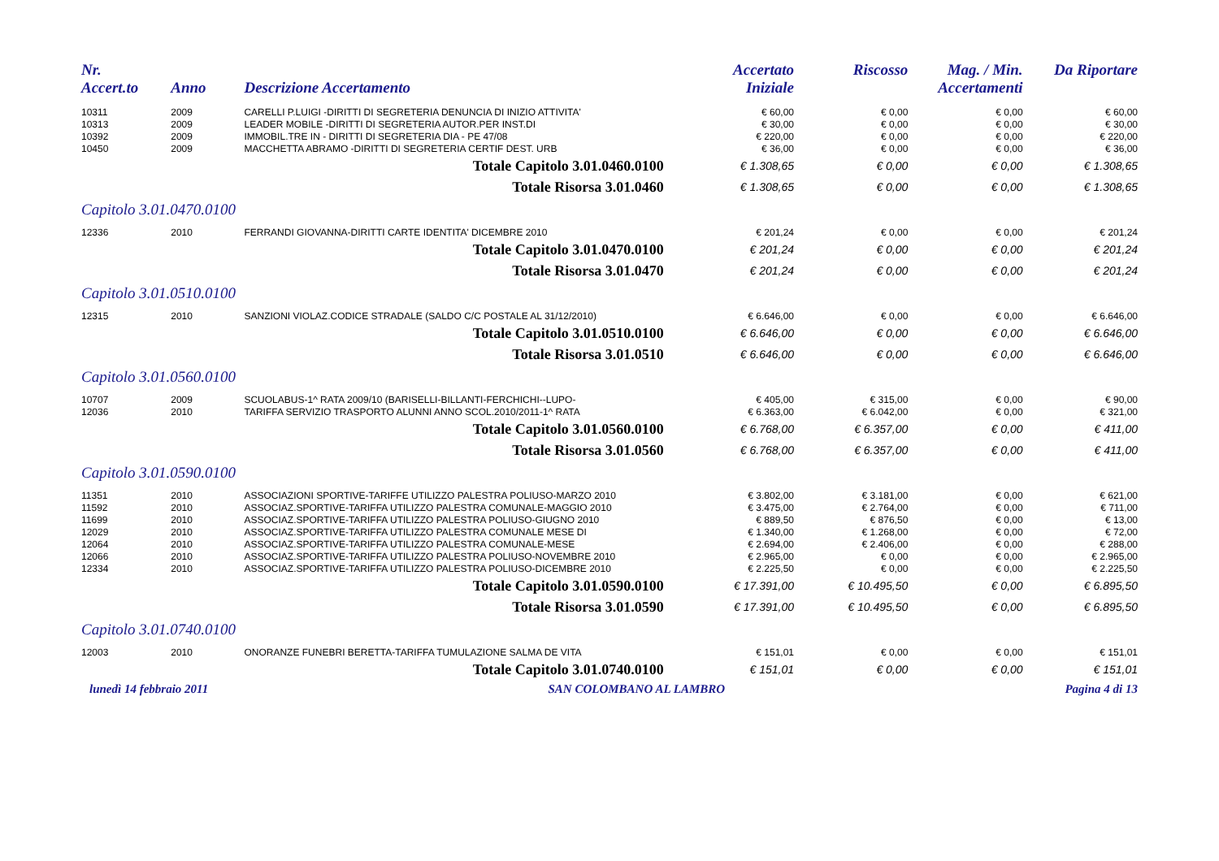| Nr. Accert.to | Anno | Descrizione Accertamento | Accertato Iniziale | Riscosso | Mag. / Min. Accertamenti | Da Riportare |
| --- | --- | --- | --- | --- | --- | --- |
| 10311 | 2009 | CARELLI P.LUIGI -DIRITTI DI SEGRETERIA DENUNCIA DI INIZIO ATTIVITA' | € 60,00 | € 0,00 | € 0,00 | € 60,00 |
| 10313 | 2009 | LEADER MOBILE -DIRITTI DI SEGRETERIA AUTOR.PER INST.DI | € 30,00 | € 0,00 | € 0,00 | € 30,00 |
| 10392 | 2009 | IMMOBIL.TRE IN - DIRITTI DI SEGRETERIA DIA - PE 47/08 | € 220,00 | € 0,00 | € 0,00 | € 220,00 |
| 10450 | 2009 | MACCHETTA ABRAMO -DIRITTI DI SEGRETERIA CERTIF DEST. URB | € 36,00 | € 0,00 | € 0,00 | € 36,00 |
| Totale Capitolo 3.01.0460.0100 | | | € 1.308,65 | € 0,00 | € 0,00 | € 1.308,65 |
| Totale Risorsa 3.01.0460 | | | € 1.308,65 | € 0,00 | € 0,00 | € 1.308,65 |
| Capitolo 3.01.0470.0100 | | | | | | |
| 12336 | 2010 | FERRANDI GIOVANNA-DIRITTI CARTE IDENTITA' DICEMBRE 2010 | € 201,24 | € 0,00 | € 0,00 | € 201,24 |
| Totale Capitolo 3.01.0470.0100 | | | € 201,24 | € 0,00 | € 0,00 | € 201,24 |
| Totale Risorsa 3.01.0470 | | | € 201,24 | € 0,00 | € 0,00 | € 201,24 |
| Capitolo 3.01.0510.0100 | | | | | | |
| 12315 | 2010 | SANZIONI VIOLAZ.CODICE STRADALE (SALDO C/C POSTALE AL 31/12/2010) | € 6.646,00 | € 0,00 | € 0,00 | € 6.646,00 |
| Totale Capitolo 3.01.0510.0100 | | | € 6.646,00 | € 0,00 | € 0,00 | € 6.646,00 |
| Totale Risorsa 3.01.0510 | | | € 6.646,00 | € 0,00 | € 0,00 | € 6.646,00 |
| Capitolo 3.01.0560.0100 | | | | | | |
| 10707 | 2009 | SCUOLABUS-1^ RATA 2009/10 (BARISELLI-BILLANTI-FERCHICHI--LUPO- | € 405,00 | € 315,00 | € 0,00 | € 90,00 |
| 12036 | 2010 | TARIFFA SERVIZIO TRASPORTO ALUNNI ANNO SCOL.2010/2011-1^ RATA | € 6.363,00 | € 6.042,00 | € 0,00 | € 321,00 |
| Totale Capitolo 3.01.0560.0100 | | | € 6.768,00 | € 6.357,00 | € 0,00 | € 411,00 |
| Totale Risorsa 3.01.0560 | | | € 6.768,00 | € 6.357,00 | € 0,00 | € 411,00 |
| Capitolo 3.01.0590.0100 | | | | | | |
| 11351 | 2010 | ASSOCIAZIONI SPORTIVE-TARIFFE UTILIZZO PALESTRA POLIUSO-MARZO 2010 | € 3.802,00 | € 3.181,00 | € 0,00 | € 621,00 |
| 11592 | 2010 | ASSOCIAZ.SPORTIVE-TARIFFA UTILIZZO PALESTRA COMUNALE-MAGGIO 2010 | € 3.475,00 | € 2.764,00 | € 0,00 | € 711,00 |
| 11699 | 2010 | ASSOCIAZ.SPORTIVE-TARIFFA UTILIZZO PALESTRA POLIUSO-GIUGNO 2010 | € 889,50 | € 876,50 | € 0,00 | € 13,00 |
| 12029 | 2010 | ASSOCIAZ.SPORTIVE-TARIFFA UTILIZZO PALESTRA COMUNALE MESE DI | € 1.340,00 | € 1.268,00 | € 0,00 | € 72,00 |
| 12064 | 2010 | ASSOCIAZ.SPORTIVE-TARIFFA UTILIZZO PALESTRA COMUNALE-MESE | € 2.694,00 | € 2.406,00 | € 0,00 | € 288,00 |
| 12066 | 2010 | ASSOCIAZ.SPORTIVE-TARIFFA UTILIZZO PALESTRA POLIUSO-NOVEMBRE 2010 | € 2.965,00 | € 0,00 | € 0,00 | € 2.965,00 |
| 12334 | 2010 | ASSOCIAZ.SPORTIVE-TARIFFA UTILIZZO PALESTRA POLIUSO-DICEMBRE 2010 | € 2.225,50 | € 0,00 | € 0,00 | € 2.225,50 |
| Totale Capitolo 3.01.0590.0100 | | | € 17.391,00 | € 10.495,50 | € 0,00 | € 6.895,50 |
| Totale Risorsa 3.01.0590 | | | € 17.391,00 | € 10.495,50 | € 0,00 | € 6.895,50 |
| Capitolo 3.01.0740.0100 | | | | | | |
| 12003 | 2010 | ONORANZE FUNEBRI BERETTA-TARIFFA TUMULAZIONE SALMA DE VITA | € 151,01 | € 0,00 | € 0,00 | € 151,01 |
| Totale Capitolo 3.01.0740.0100 | | | € 151,01 | € 0,00 | € 0,00 | € 151,01 |
lunedì 14 febbraio 2011 SAN COLOMBANO AL LAMBRO Pagina 4 di 13